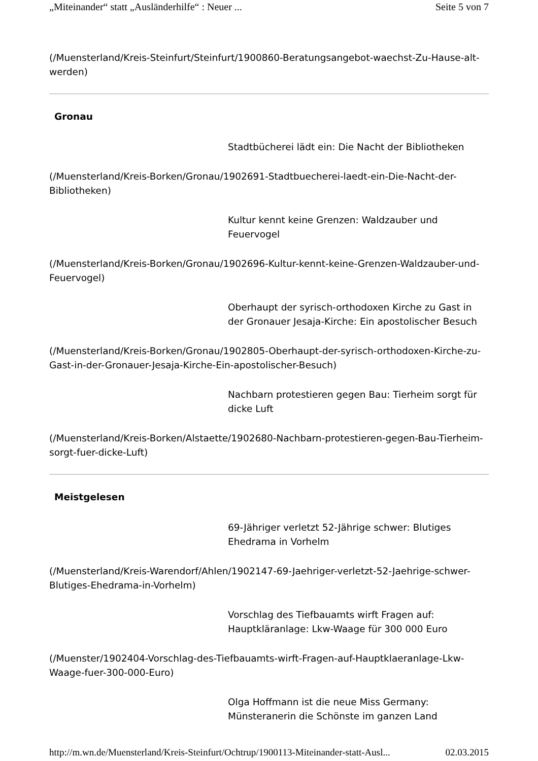„Miteinander“ statt „Ausländerhilfe“ : Neuer ... Seite 5 von 7
(/Muensterland/Kreis-Steinfurt/Steinfurt/1900860-Beratungsangebot-waechst-Zu-Hause-alt-werden)
Gronau
Stadtbücherei lädt ein: Die Nacht der Bibliotheken
(/Muensterland/Kreis-Borken/Gronau/1902691-Stadtbuecherei-laedt-ein-Die-Nacht-der-Bibliotheken)
Kultur kennt keine Grenzen: Waldzauber und Feuervogel
(/Muensterland/Kreis-Borken/Gronau/1902696-Kultur-kennt-keine-Grenzen-Waldzauber-und-Feuervogel)
Oberhaupt der syrisch-orthodoxen Kirche zu Gast in der Gronauer Jesaja-Kirche: Ein apostolischer Besuch
(/Muensterland/Kreis-Borken/Gronau/1902805-Oberhaupt-der-syrisch-orthodoxen-Kirche-zu-Gast-in-der-Gronauer-Jesaja-Kirche-Ein-apostolischer-Besuch)
Nachbarn protestieren gegen Bau: Tierheim sorgt für dicke Luft
(/Muensterland/Kreis-Borken/Alstaette/1902680-Nachbarn-protestieren-gegen-Bau-Tierheim-sorgt-fuer-dicke-Luft)
Meistgelesen
69-Jähriger verletzt 52-Jährige schwer: Blutiges Ehedrama in Vorhelm
(/Muensterland/Kreis-Warendorf/Ahlen/1902147-69-Jaehriger-verletzt-52-Jaehrige-schwer-Blutiges-Ehedrama-in-Vorhelm)
Vorschlag des Tiefbauamts wirft Fragen auf: Hauptkläranlage: Lkw-Waage für 300 000 Euro
(/Muenster/1902404-Vorschlag-des-Tiefbauamts-wirft-Fragen-auf-Hauptklaeranlage-Lkw-Waage-fuer-300-000-Euro)
Olga Hoffmann ist die neue Miss Germany: Münsteranerin die Schönste im ganzen Land
http://m.wn.de/Muensterland/Kreis-Steinfurt/Ochtrup/1900113-Miteinander-statt-Ausl... 02.03.2015